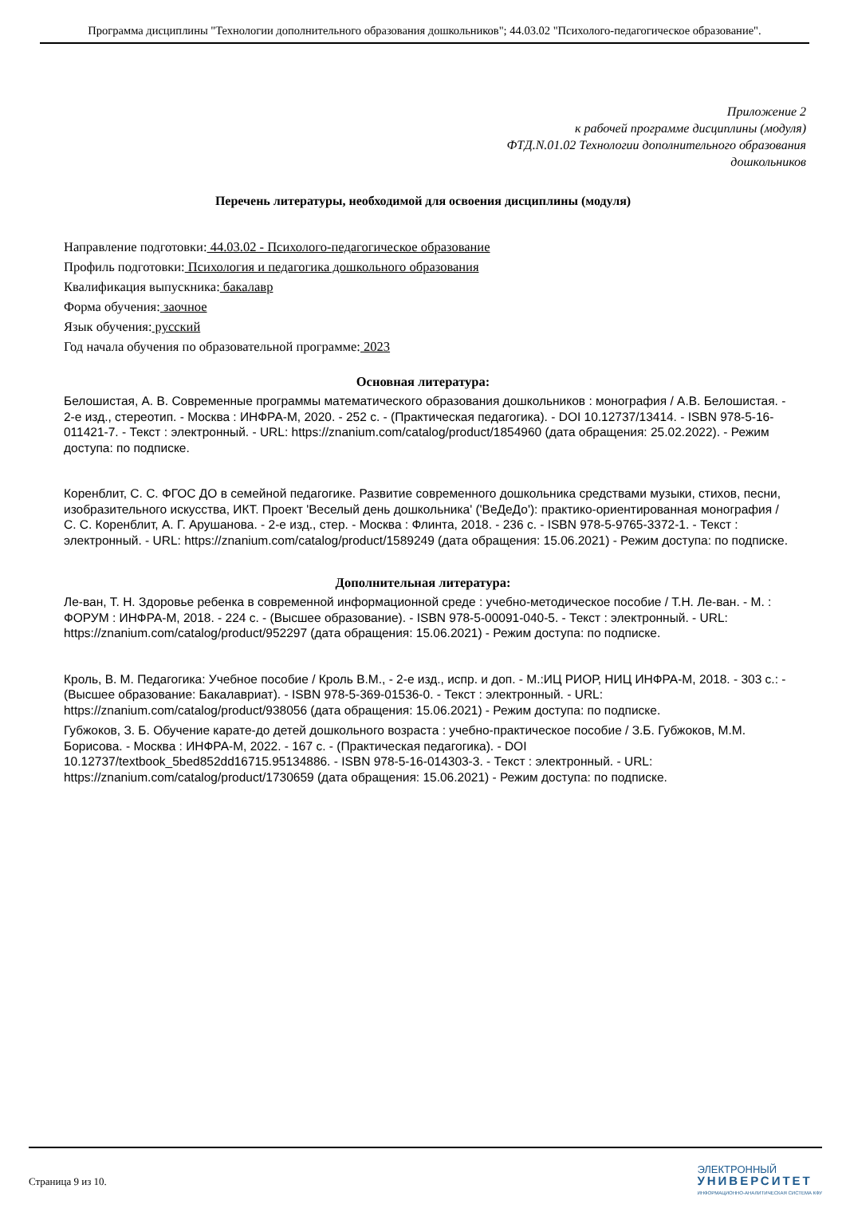Программа дисциплины "Технологии дополнительного образования дошкольников"; 44.03.02 "Психолого-педагогическое образование".
Приложение 2
к рабочей программе дисциплины (модуля)
ФТД.N.01.02 Технологии дополнительного образования
дошкольников
Перечень литературы, необходимой для освоения дисциплины (модуля)
Направление подготовки: 44.03.02 - Психолого-педагогическое образование
Профиль подготовки: Психология и педагогика дошкольного образования
Квалификация выпускника: бакалавр
Форма обучения: заочное
Язык обучения: русский
Год начала обучения по образовательной программе: 2023
Основная литература:
Белошистая, А. В. Современные программы математического образования дошкольников : монография / А.В. Белошистая. - 2-е изд., стереотип. - Москва : ИНФРА-М, 2020. - 252 с. - (Практическая педагогика). - DOI 10.12737/13414. - ISBN 978-5-16-011421-7. - Текст : электронный. - URL: https://znanium.com/catalog/product/1854960 (дата обращения: 25.02.2022). - Режим доступа: по подписке.
Коренблит, С. С. ФГОС ДО в семейной педагогике. Развитие современного дошкольника средствами музыки, стихов, песни, изобразительного искусства, ИКТ. Проект 'Веселый день дошкольника' ('ВеДеДо'): практико-ориентированная монография / С. С. Коренблит, А. Г. Арушанова. - 2-е изд., стер. - Москва : Флинта, 2018. - 236 с. - ISBN 978-5-9765-3372-1. - Текст : электронный. - URL: https://znanium.com/catalog/product/1589249 (дата обращения: 15.06.2021) - Режим доступа: по подписке.
Дополнительная литература:
Ле-ван, Т. Н. Здоровье ребенка в современной информационной среде : учебно-методическое пособие / Т.Н. Ле-ван. - М. : ФОРУМ : ИНФРА-М, 2018. - 224 с. - (Высшее образование). - ISBN 978-5-00091-040-5. - Текст : электронный. - URL: https://znanium.com/catalog/product/952297 (дата обращения: 15.06.2021) - Режим доступа: по подписке.
Кроль, В. М. Педагогика: Учебное пособие / Кроль В.М., - 2-е изд., испр. и доп. - М.:ИЦ РИОР, НИЦ ИНФРА-М, 2018. - 303 с.: - (Высшее образование: Бакалавриат). - ISBN 978-5-369-01536-0. - Текст : электронный. - URL: https://znanium.com/catalog/product/938056 (дата обращения: 15.06.2021) - Режим доступа: по подписке.
Губжоков, З. Б. Обучение карате-до детей дошкольного возраста : учебно-практическое пособие / З.Б. Губжоков, М.М. Борисова. - Москва : ИНФРА-М, 2022. - 167 с. - (Практическая педагогика). - DOI 10.12737/textbook_5bed852dd16715.95134886. - ISBN 978-5-16-014303-3. - Текст : электронный. - URL: https://znanium.com/catalog/product/1730659 (дата обращения: 15.06.2021) - Режим доступа: по подписке.
Страница 9 из 10.
ЭЛЕКТРОННЫЙ
УНИВЕРСИТЕТ
ИНФОРМАЦИОННО-АНАЛИТИЧЕСКАЯ СИСТЕМА КФУ